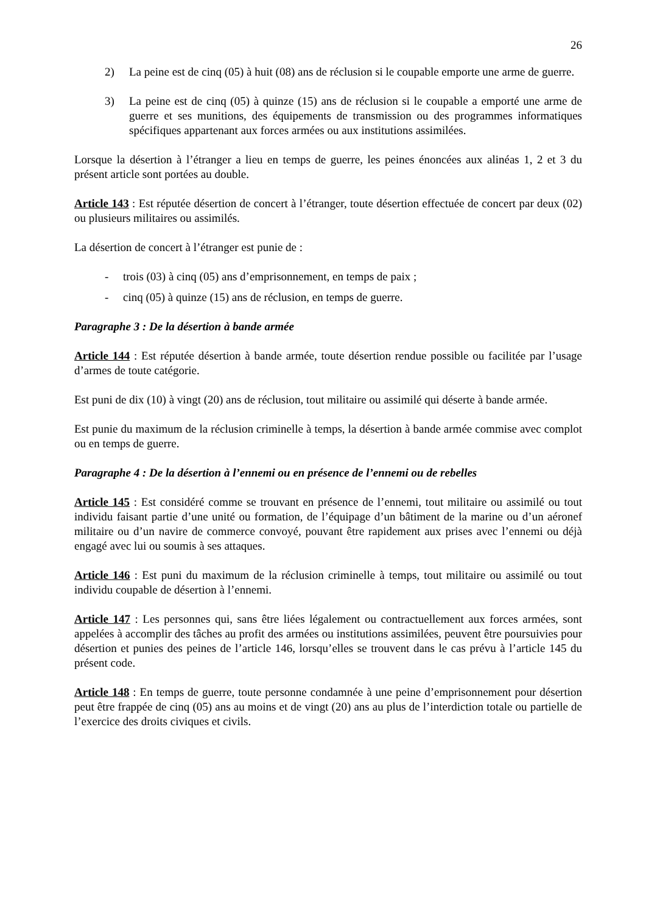26
2) La peine est de cinq (05) à huit (08) ans de réclusion si le coupable emporte une arme de guerre.
3) La peine est de cinq (05) à quinze (15) ans de réclusion si le coupable a emporté une arme de guerre et ses munitions, des équipements de transmission ou des programmes informatiques spécifiques appartenant aux forces armées ou aux institutions assimilées.
Lorsque la désertion à l’étranger a lieu en temps de guerre, les peines énoncées aux alinéas 1, 2 et 3 du présent article sont portées au double.
Article 143 : Est réputée désertion de concert à l’étranger, toute désertion effectuée de concert par deux (02) ou plusieurs militaires ou assimilés.
La désertion de concert à l’étranger est punie de :
- trois (03) à cinq (05) ans d’emprisonnement, en temps de paix ;
- cinq (05) à quinze (15) ans de réclusion, en temps de guerre.
Paragraphe 3 : De la désertion à bande armée
Article 144 : Est réputée désertion à bande armée, toute désertion rendue possible ou facilitée par l’usage d’armes de toute catégorie.
Est puni de dix (10) à vingt (20) ans de réclusion, tout militaire ou assimilé qui déserte à bande armée.
Est punie du maximum de la réclusion criminelle à temps, la désertion à bande armée commise avec complot ou en temps de guerre.
Paragraphe 4 : De la désertion à l’ennemi ou en présence de l’ennemi ou de rebelles
Article 145 : Est considéré comme se trouvant en présence de l’ennemi, tout militaire ou assimilé ou tout individu faisant partie d’une unité ou formation, de l’équipage d’un bâtiment de la marine ou d’un aéronef militaire ou d’un navire de commerce convoyé, pouvant être rapidement aux prises avec l’ennemi ou déjà engagé avec lui ou soumis à ses attaques.
Article 146 : Est puni du maximum de la réclusion criminelle à temps, tout militaire ou assimilé ou tout individu coupable de désertion à l’ennemi.
Article 147 : Les personnes qui, sans être liées légalement ou contractuellement aux forces armées, sont appelées à accomplir des tâches au profit des armées ou institutions assimilées, peuvent être poursuivies pour désertion et punies des peines de l’article 146, lorsqu’elles se trouvent dans le cas prévu à l’article 145 du présent code.
Article 148 : En temps de guerre, toute personne condamnée à une peine d’emprisonnement pour désertion peut être frappée de cinq (05) ans au moins et de vingt (20) ans au plus de l’interdiction totale ou partielle de l’exercice des droits civiques et civils.